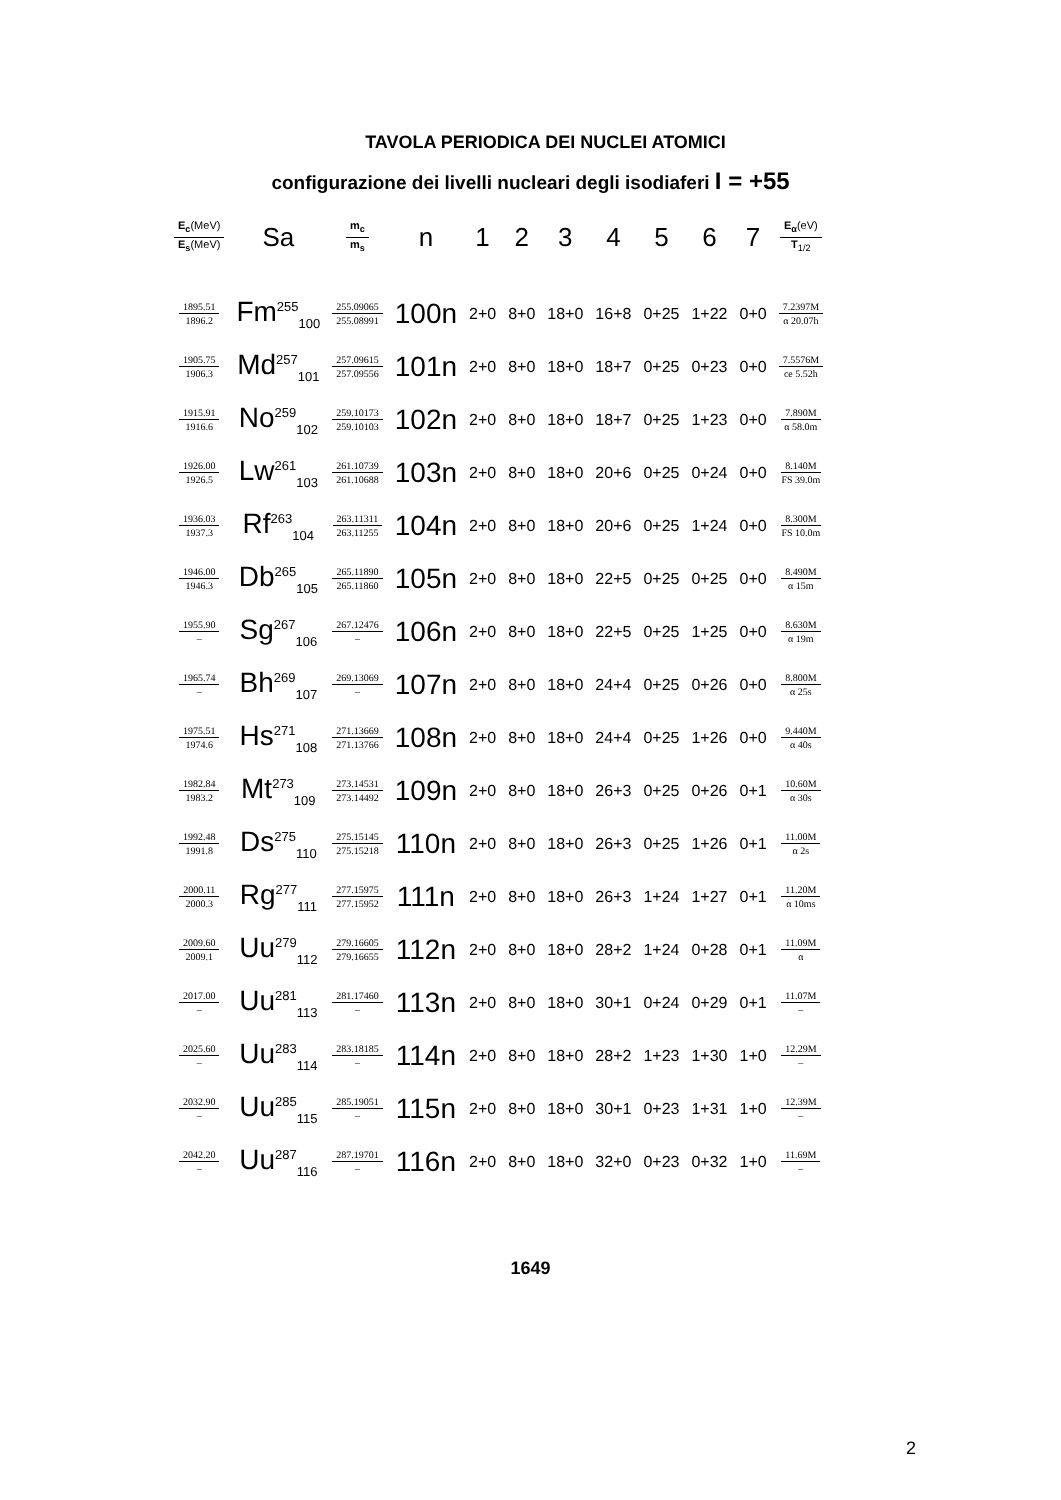TAVOLA PERIODICA DEI NUCLEI ATOMICI
configurazione dei livelli nucleari degli isodiaferi I = +55
| E<sub>c</sub> (MeV) E<sub>s</sub> (MeV) | Sa | m<sub>c</sub> m<sub>s</sub> | n | 1 | 2 | 3 | 4 | 5 | 6 | 7 | E<sub>α</sub> (eV) T<sub>1/2</sub> |
| --- | --- | --- | --- | --- | --- | --- | --- | --- | --- | --- | --- |
| 1895.51 1896.2 | Fm<sup>255</sup><sub>100</sub> | 255.09065 255.08991 | 100n | 2+0 | 8+0 | 18+0 | 16+8 | 0+25 | 1+22 | 0+0 | 7.2397M α 20.07h |
| 1905.75 1906.3 | Md<sup>257</sup><sub>101</sub> | 257.09615 257.09556 | 101n | 2+0 | 8+0 | 18+0 | 18+7 | 0+25 | 0+23 | 0+0 | 7.5576M ce 5.52h |
| 1915.91 1916.6 | No<sup>259</sup><sub>102</sub> | 259.10173 259.10103 | 102n | 2+0 | 8+0 | 18+0 | 18+7 | 0+25 | 1+23 | 0+0 | 7.890M α 58.0m |
| 1926.00 1926.5 | Lw<sup>261</sup><sub>103</sub> | 261.10739 261.10688 | 103n | 2+0 | 8+0 | 18+0 | 20+6 | 0+25 | 0+24 | 0+0 | 8.140M FS 39.0m |
| 1936.03 1937.3 | Rf<sup>263</sup><sub>104</sub> | 263.11311 263.11255 | 104n | 2+0 | 8+0 | 18+0 | 20+6 | 0+25 | 1+24 | 0+0 | 8.300M FS 10.0m |
| 1946.00 1946.3 | Db<sup>265</sup><sub>105</sub> | 265.11890 265.11860 | 105n | 2+0 | 8+0 | 18+0 | 22+5 | 0+25 | 0+25 | 0+0 | 8.490M α 15m |
| 1955.90 – | Sg<sup>267</sup><sub>106</sub> | 267.12476 – | 106n | 2+0 | 8+0 | 18+0 | 22+5 | 0+25 | 1+25 | 0+0 | 8.630M α 19m |
| 1965.74 – | Bh<sup>269</sup><sub>107</sub> | 269.13069 – | 107n | 2+0 | 8+0 | 18+0 | 24+4 | 0+25 | 0+26 | 0+0 | 8.800M α 25s |
| 1975.51 1974.6 | Hs<sup>271</sup><sub>108</sub> | 271.13669 271.13766 | 108n | 2+0 | 8+0 | 18+0 | 24+4 | 0+25 | 1+26 | 0+0 | 9.440M α 40s |
| 1982.84 1983.2 | Mt<sup>273</sup><sub>109</sub> | 273.14531 273.14492 | 109n | 2+0 | 8+0 | 18+0 | 26+3 | 0+25 | 0+26 | 0+1 | 10.60M α 30s |
| 1992.48 1991.8 | Ds<sup>275</sup><sub>110</sub> | 275.15145 275.15218 | 110n | 2+0 | 8+0 | 18+0 | 26+3 | 0+25 | 1+26 | 0+1 | 11.00M α 2s |
| 2000.11 2000.3 | Rg<sup>277</sup><sub>111</sub> | 277.15975 277.15952 | 111n | 2+0 | 8+0 | 18+0 | 26+3 | 1+24 | 1+27 | 0+1 | 11.20M α 10ms |
| 2009.60 2009.1 | Uu<sup>279</sup><sub>112</sub> | 279.16605 279.16655 | 112n | 2+0 | 8+0 | 18+0 | 28+2 | 1+24 | 0+28 | 0+1 | 11.09M α |
| 2017.00 – | Uu<sup>281</sup><sub>113</sub> | 281.17460 – | 113n | 2+0 | 8+0 | 18+0 | 30+1 | 0+24 | 0+29 | 0+1 | 11.07M – |
| 2025.60 – | Uu<sup>283</sup><sub>114</sub> | 283.18185 – | 114n | 2+0 | 8+0 | 18+0 | 28+2 | 1+23 | 1+30 | 1+0 | 12.29M – |
| 2032.90 – | Uu<sup>285</sup><sub>115</sub> | 285.19051 – | 115n | 2+0 | 8+0 | 18+0 | 30+1 | 0+23 | 1+31 | 1+0 | 12.39M – |
| 2042.20 – | Uu<sup>287</sup><sub>116</sub> | 287.19701 – | 116n | 2+0 | 8+0 | 18+0 | 32+0 | 0+23 | 0+32 | 1+0 | 11.69M – |
1649
2